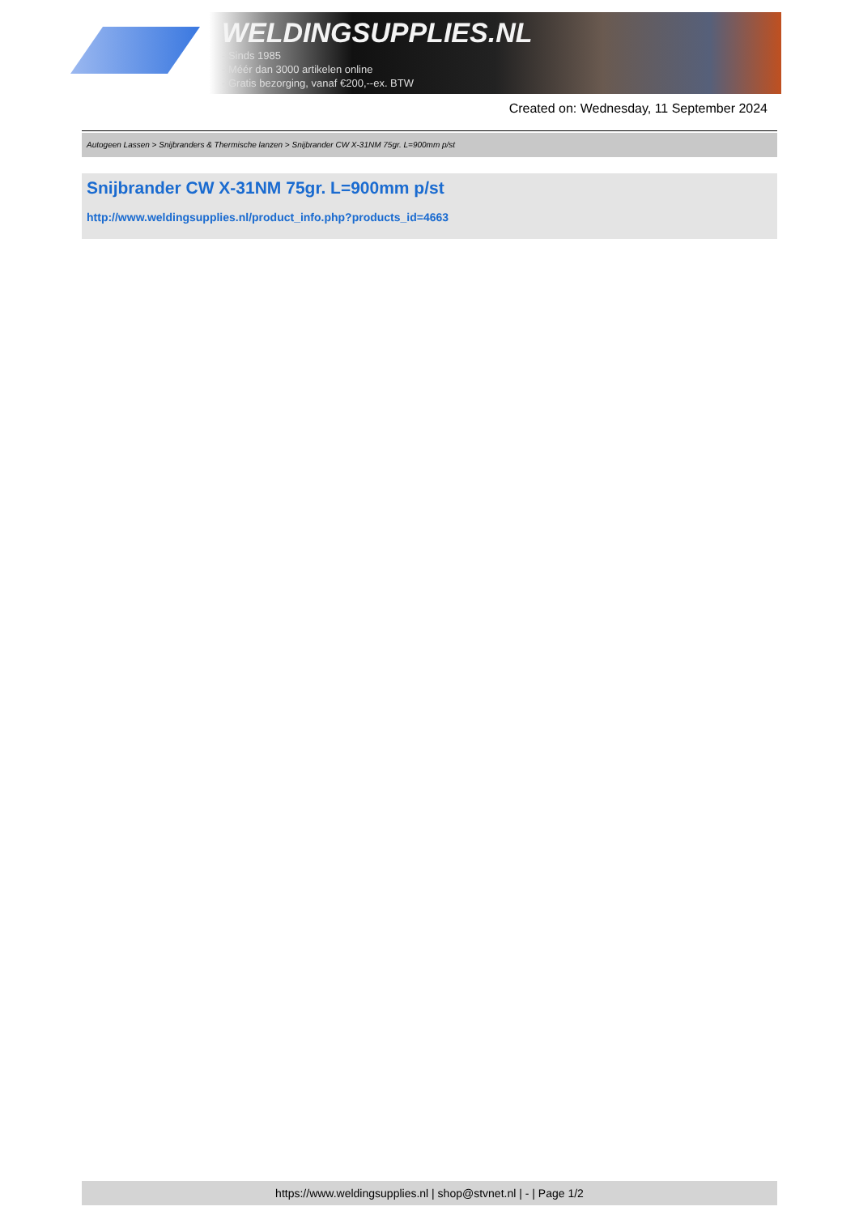WELDINGSUPPLIES.NL
- Sinds 1985
- Méér dan 3000 artikelen online
- Gratis bezorging, vanaf €200,--ex. BTW
Created on: Wednesday, 11 September 2024
Autogeen Lassen > Snijbranders & Thermische lanzen > Snijbrander CW X-31NM 75gr. L=900mm p/st
Snijbrander CW X-31NM 75gr. L=900mm p/st
http://www.weldingsupplies.nl/product_info.php?products_id=4663
https://www.weldingsupplies.nl | shop@stvnet.nl | - | Page 1/2